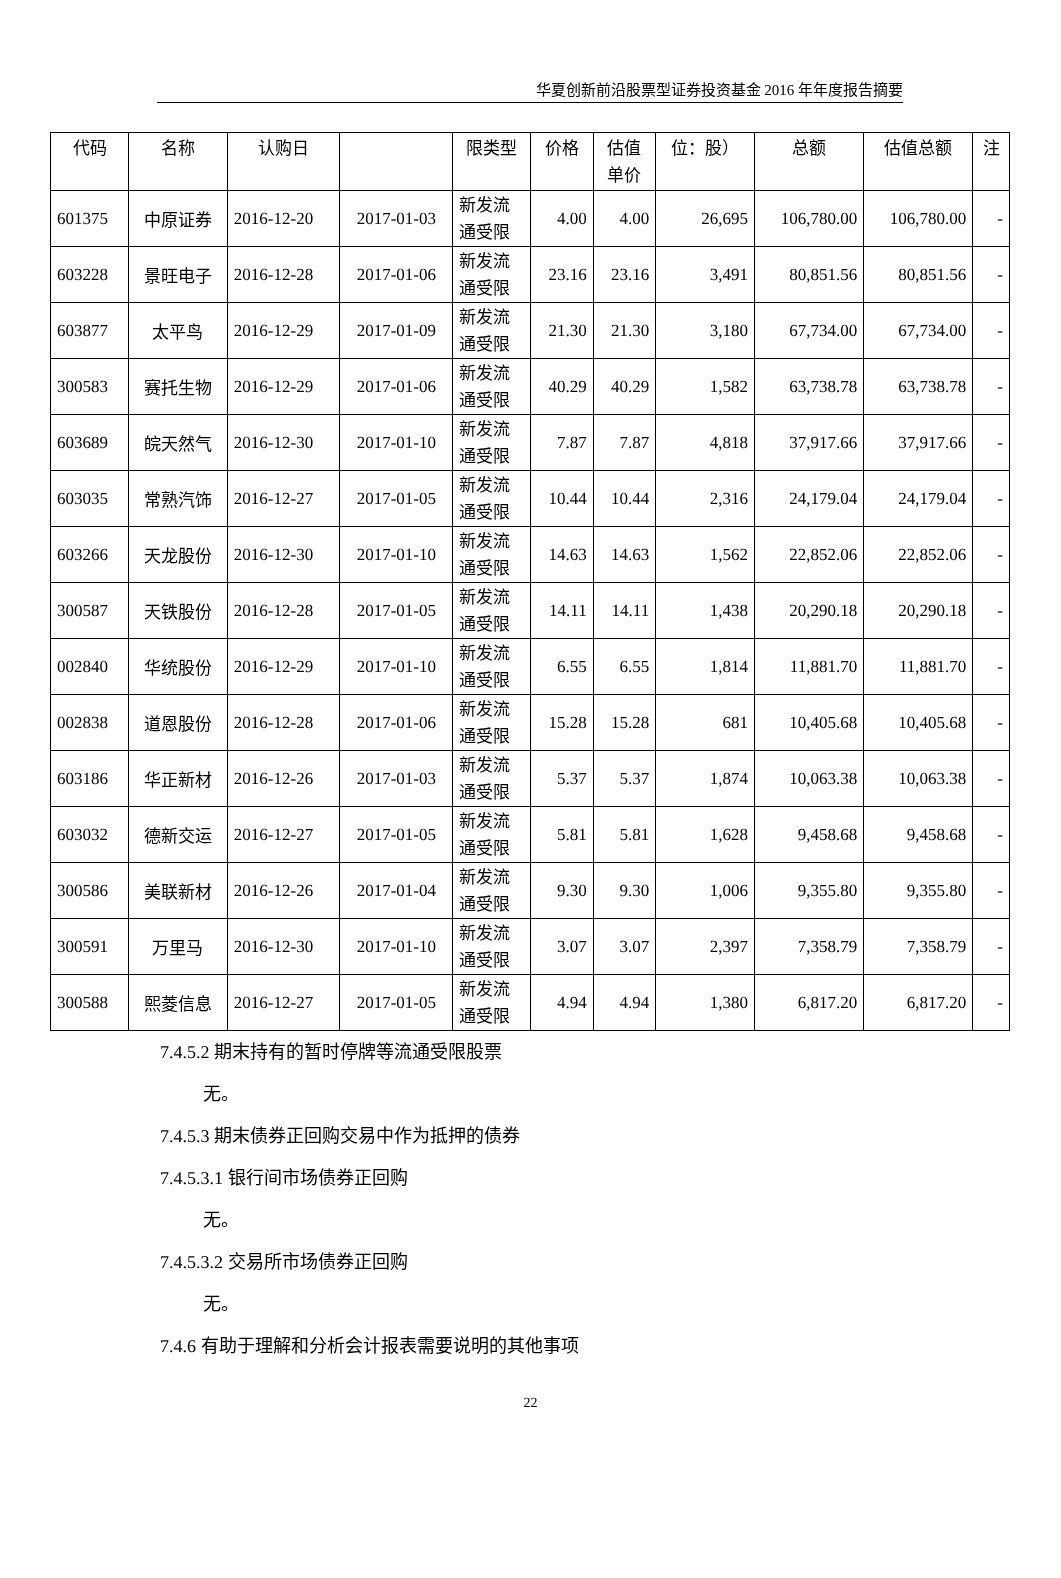华夏创新前沿股票型证券投资基金 2016 年年度报告摘要
| 代码 | 名称 | 认购日 | | 限类型 | 价格 | 估值 单价 | 位：股） | 总额 | 估值总额 | 注 |
| --- | --- | --- | --- | --- | --- | --- | --- | --- | --- | --- |
| 601375 | 中原证券 | 2016-12-20 | 2017-01-03 | 新发流 通受限 | 4.00 | 4.00 | 26,695 | 106,780.00 | 106,780.00 | - |
| 603228 | 景旺电子 | 2016-12-28 | 2017-01-06 | 新发流 通受限 | 23.16 | 23.16 | 3,491 | 80,851.56 | 80,851.56 | - |
| 603877 | 太平鸟 | 2016-12-29 | 2017-01-09 | 新发流 通受限 | 21.30 | 21.30 | 3,180 | 67,734.00 | 67,734.00 | - |
| 300583 | 赛托生物 | 2016-12-29 | 2017-01-06 | 新发流 通受限 | 40.29 | 40.29 | 1,582 | 63,738.78 | 63,738.78 | - |
| 603689 | 皖天然气 | 2016-12-30 | 2017-01-10 | 新发流 通受限 | 7.87 | 7.87 | 4,818 | 37,917.66 | 37,917.66 | - |
| 603035 | 常熟汽饰 | 2016-12-27 | 2017-01-05 | 新发流 通受限 | 10.44 | 10.44 | 2,316 | 24,179.04 | 24,179.04 | - |
| 603266 | 天龙股份 | 2016-12-30 | 2017-01-10 | 新发流 通受限 | 14.63 | 14.63 | 1,562 | 22,852.06 | 22,852.06 | - |
| 300587 | 天铁股份 | 2016-12-28 | 2017-01-05 | 新发流 通受限 | 14.11 | 14.11 | 1,438 | 20,290.18 | 20,290.18 | - |
| 002840 | 华统股份 | 2016-12-29 | 2017-01-10 | 新发流 通受限 | 6.55 | 6.55 | 1,814 | 11,881.70 | 11,881.70 | - |
| 002838 | 道恩股份 | 2016-12-28 | 2017-01-06 | 新发流 通受限 | 15.28 | 15.28 | 681 | 10,405.68 | 10,405.68 | - |
| 603186 | 华正新材 | 2016-12-26 | 2017-01-03 | 新发流 通受限 | 5.37 | 5.37 | 1,874 | 10,063.38 | 10,063.38 | - |
| 603032 | 德新交运 | 2016-12-27 | 2017-01-05 | 新发流 通受限 | 5.81 | 5.81 | 1,628 | 9,458.68 | 9,458.68 | - |
| 300586 | 美联新材 | 2016-12-26 | 2017-01-04 | 新发流 通受限 | 9.30 | 9.30 | 1,006 | 9,355.80 | 9,355.80 | - |
| 300591 | 万里马 | 2016-12-30 | 2017-01-10 | 新发流 通受限 | 3.07 | 3.07 | 2,397 | 7,358.79 | 7,358.79 | - |
| 300588 | 熙菱信息 | 2016-12-27 | 2017-01-05 | 新发流 通受限 | 4.94 | 4.94 | 1,380 | 6,817.20 | 6,817.20 | - |
7.4.5.2 期末持有的暂时停牌等流通受限股票
无。
7.4.5.3 期末债券正回购交易中作为抵押的债券
7.4.5.3.1 银行间市场债券正回购
无。
7.4.5.3.2 交易所市场债券正回购
无。
7.4.6 有助于理解和分析会计报表需要说明的其他事项
22